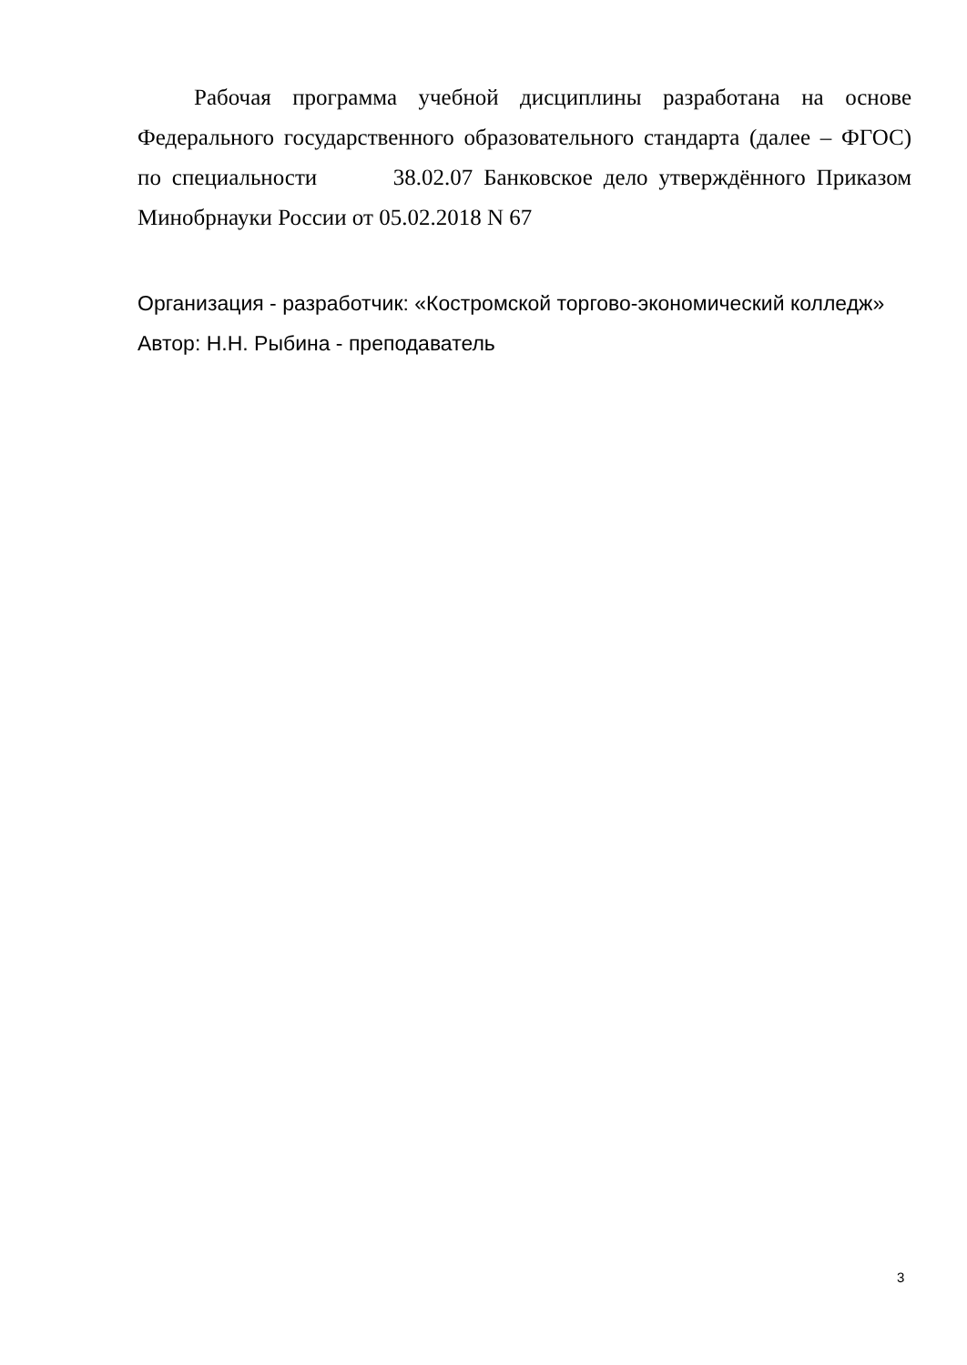Рабочая программа учебной дисциплины разработана на основе Федерального государственного образовательного стандарта (далее – ФГОС) по специальности 38.02.07 Банковское дело утверждённого Приказом Минобрнауки России от 05.02.2018 N 67
Организация - разработчик: «Костромской торгово-экономический колледж»
Автор: Н.Н. Рыбина - преподаватель
3